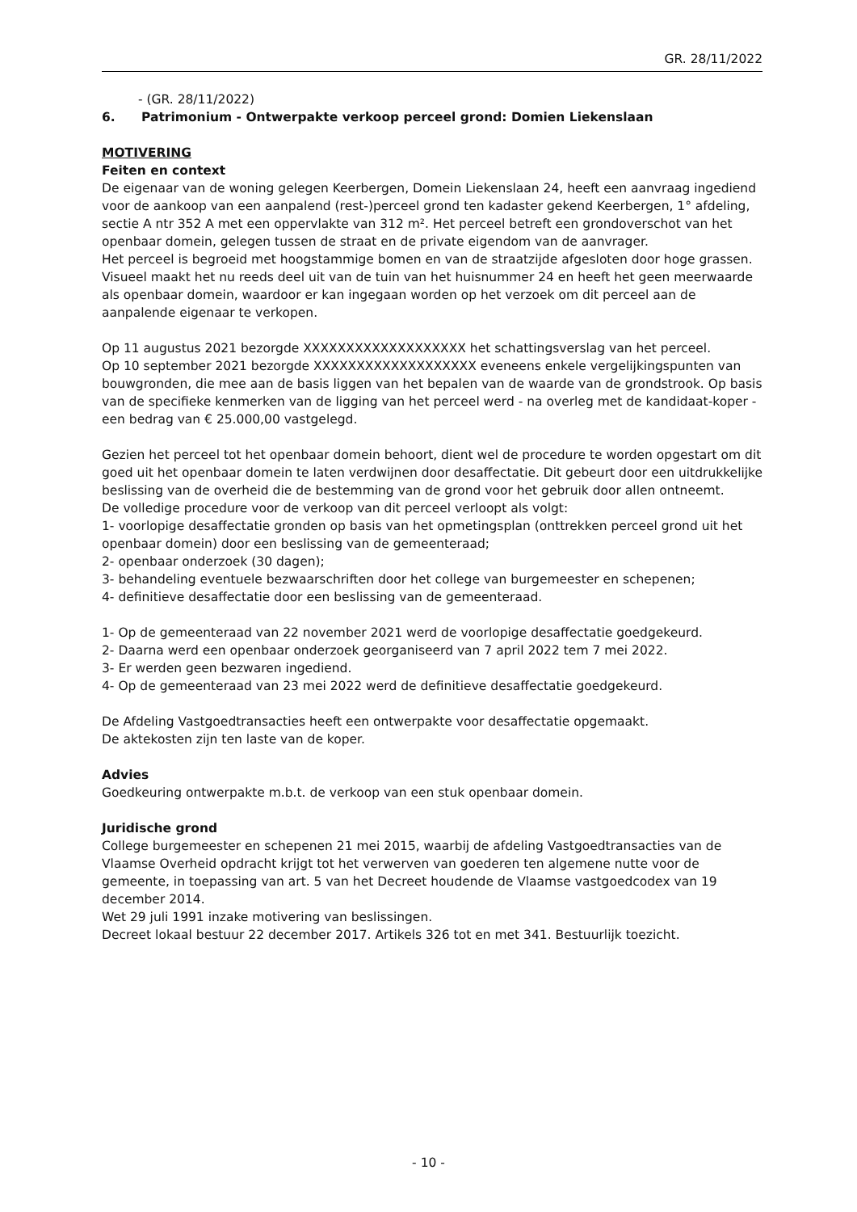GR. 28/11/2022
- (GR. 28/11/2022)
6. Patrimonium - Ontwerpakte verkoop perceel grond: Domien Liekenslaan
MOTIVERING
Feiten en context
De eigenaar van de woning gelegen Keerbergen, Domein Liekenslaan 24, heeft een aanvraag ingediend voor de aankoop van een aanpalend (rest-)perceel grond ten kadaster gekend Keerbergen, 1° afdeling, sectie A ntr 352 A met een oppervlakte van 312 m². Het perceel betreft een grondoverschot van het openbaar domein, gelegen tussen de straat en de private eigendom van de aanvrager.
Het perceel is begroeid met hoogstammige bomen en van de straatzijde afgesloten door hoge grassen. Visueel maakt het nu reeds deel uit van de tuin van het huisnummer 24 en heeft het geen meerwaarde als openbaar domein, waardoor er kan ingegaan worden op het verzoek om dit perceel aan de aanpalende eigenaar te verkopen.
Op 11 augustus 2021 bezorgde XXXXXXXXXXXXXXXXXXX het schattingsverslag van het perceel.
Op 10 september 2021 bezorgde XXXXXXXXXXXXXXXXXXX eveneens enkele vergelijkingspunten van bouwgronden, die mee aan de basis liggen van het bepalen van de waarde van de grondstrook. Op basis van de specifieke kenmerken van de ligging van het perceel werd - na overleg met de kandidaat-koper - een bedrag van € 25.000,00 vastgelegd.
Gezien het perceel tot het openbaar domein behoort, dient wel de procedure te worden opgestart om dit goed uit het openbaar domein te laten verdwijnen door desaffectatie. Dit gebeurt door een uitdrukkelijke beslissing van de overheid die de bestemming van de grond voor het gebruik door allen ontneemt.
De volledige procedure voor de verkoop van dit perceel verloopt als volgt:
1- voorlopige desaffectatie gronden op basis van het opmetingsplan (onttrekken perceel grond uit het openbaar domein) door een beslissing van de gemeenteraad;
2- openbaar onderzoek (30 dagen);
3- behandeling eventuele bezwaarschriften door het college van burgemeester en schepenen;
4- definitieve desaffectatie door een beslissing van de gemeenteraad.
1- Op de gemeenteraad van 22 november 2021 werd de voorlopige desaffectatie goedgekeurd.
2- Daarna werd een openbaar onderzoek georganiseerd van 7 april 2022 tem 7 mei 2022.
3- Er werden geen bezwaren ingediend.
4- Op de gemeenteraad van 23 mei 2022 werd de definitieve desaffectatie goedgekeurd.
De Afdeling Vastgoedtransacties heeft een ontwerpakte voor desaffectatie opgemaakt.
De aktekosten zijn ten laste van de koper.
Advies
Goedkeuring ontwerpakte m.b.t. de verkoop van een stuk openbaar domein.
Juridische grond
College burgemeester en schepenen 21 mei 2015, waarbij de afdeling Vastgoedtransacties van de Vlaamse Overheid opdracht krijgt tot het verwerven van goederen ten algemene nutte voor de gemeente, in toepassing van art. 5 van het Decreet houdende de Vlaamse vastgoedcodex van 19 december 2014.
Wet 29 juli 1991 inzake motivering van beslissingen.
Decreet lokaal bestuur 22 december 2017. Artikels 326 tot en met 341. Bestuurlijk toezicht.
- 10 -